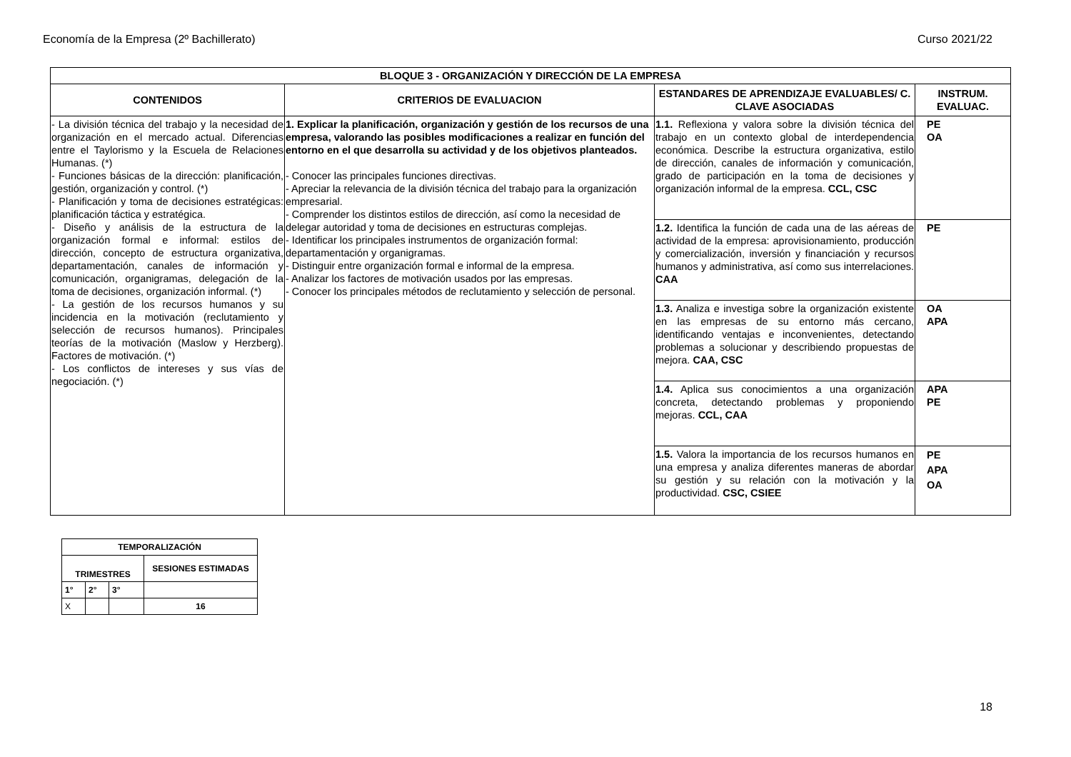Economía de la Empresa (2º Bachillerato) Curso 2021/22
| BLOQUE 3 - ORGANIZACIÓN Y DIRECCIÓN DE LA EMPRESA | | | |
| --- | --- | --- | --- |
| CONTENIDOS | CRITERIOS DE EVALUACION | ESTANDARES DE APRENDIZAJE EVALUABLES/ C. CLAVE ASOCIADAS | INSTRUM. EVALUAC. |
| - La división técnica del trabajo y la necesidad de organización en el mercado actual. Diferencias entre el Taylorismo y la Escuela de Relaciones Humanas. (*) - Funciones básicas de la dirección: planificación, gestión, organización y control. (*) - Planificación y toma de decisiones estratégicas: planificación táctica y estratégica. - Diseño y análisis de la estructura de la organización formal e informal: estilos de dirección, concepto de estructura organizativa, departamentación, canales de información y comunicación, organigramas, delegación de la toma de decisiones, organización informal. (*) - La gestión de los recursos humanos y su incidencia en la motivación (reclutamiento y selección de recursos humanos). Principales teorías de la motivación (Maslow y Herzberg). Factores de motivación. (*) - Los conflictos de intereses y sus vías de negociación. (*) | 1. Explicar la planificación, organización y gestión de los recursos de una empresa, valorando las posibles modificaciones a realizar en función del entorno en el que desarrolla su actividad y de los objetivos planteados. - Conocer las principales funciones directivas. - Apreciar la relevancia de la división técnica del trabajo para la organización empresarial. - Comprender los distintos estilos de dirección, así como la necesidad de delegar autoridad y toma de decisiones en estructuras complejas. - Identificar los principales instrumentos de organización formal: departamentación y organigramas. - Distinguir entre organización formal e informal de la empresa. - Analizar los factores de motivación usados por las empresas. - Conocer los principales métodos de reclutamiento y selección de personal. | 1.1. Reflexiona y valora sobre la división técnica del trabajo en un contexto global de interdependencia económica. Describe la estructura organizativa, estilo de dirección, canales de información y comunicación, grado de participación en la toma de decisiones y organización informal de la empresa. CCL, CSC | PE OA |
| | | 1.2. Identifica la función de cada una de las aéreas de actividad de la empresa: aprovisionamiento, producción y comercialización, inversión y financiación y recursos humanos y administrativa, así como sus interrelaciones. CAA | PE |
| | | 1.3. Analiza e investiga sobre la organización existente en las empresas de su entorno más cercano, identificando ventajas e inconvenientes, detectando problemas a solucionar y describiendo propuestas de mejora. CAA, CSC | OA APA |
| | | 1.4. Aplica sus conocimientos a una organización concreta, detectando problemas y proponiendo mejoras. CCL, CAA | APA PE |
| | | 1.5. Valora la importancia de los recursos humanos en una empresa y analiza diferentes maneras de abordar su gestión y su relación con la motivación y la productividad. CSC, CSIEE | PE APA OA |
| TEMPORALIZACIÓN | | | |
| --- | --- | --- | --- |
| TRIMESTRES | | | SESIONES ESTIMADAS |
| 1° | 2° | 3° | |
| X | | | 16 |
18